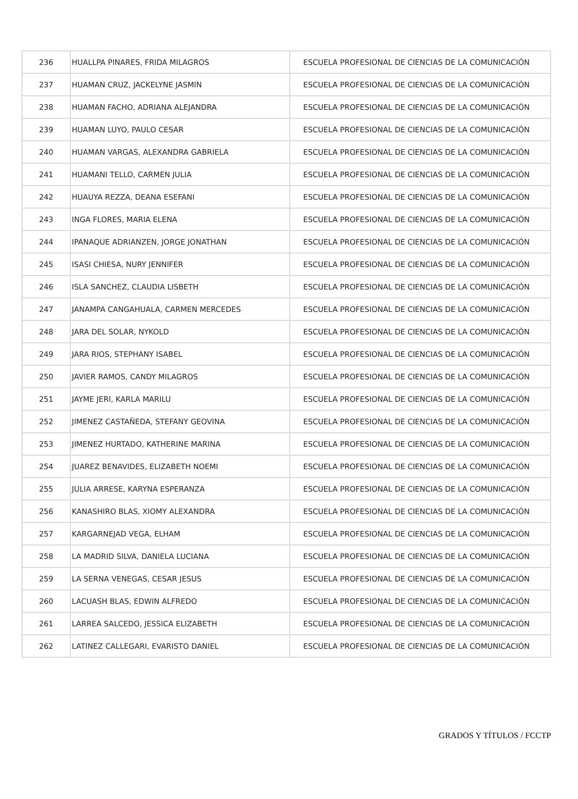| 236 | HUALLPA PINARES, FRIDA MILAGROS | ESCUELA PROFESIONAL DE CIENCIAS DE LA COMUNICACIÓN |
| 237 | HUAMAN CRUZ, JACKELYNE JASMIN | ESCUELA PROFESIONAL DE CIENCIAS DE LA COMUNICACIÓN |
| 238 | HUAMAN FACHO, ADRIANA ALEJANDRA | ESCUELA PROFESIONAL DE CIENCIAS DE LA COMUNICACIÓN |
| 239 | HUAMAN LUYO, PAULO CESAR | ESCUELA PROFESIONAL DE CIENCIAS DE LA COMUNICACIÓN |
| 240 | HUAMAN VARGAS, ALEXANDRA GABRIELA | ESCUELA PROFESIONAL DE CIENCIAS DE LA COMUNICACIÓN |
| 241 | HUAMANI TELLO, CARMEN JULIA | ESCUELA PROFESIONAL DE CIENCIAS DE LA COMUNICACIÓN |
| 242 | HUAUYA REZZA, DEANA ESEFANI | ESCUELA PROFESIONAL DE CIENCIAS DE LA COMUNICACIÓN |
| 243 | INGA FLORES, MARIA ELENA | ESCUELA PROFESIONAL DE CIENCIAS DE LA COMUNICACIÓN |
| 244 | IPANAQUE ADRIANZEN, JORGE JONATHAN | ESCUELA PROFESIONAL DE CIENCIAS DE LA COMUNICACIÓN |
| 245 | ISASI CHIESA, NURY JENNIFER | ESCUELA PROFESIONAL DE CIENCIAS DE LA COMUNICACIÓN |
| 246 | ISLA SANCHEZ, CLAUDIA LISBETH | ESCUELA PROFESIONAL DE CIENCIAS DE LA COMUNICACIÓN |
| 247 | JANAMPA CANGAHUALA, CARMEN MERCEDES | ESCUELA PROFESIONAL DE CIENCIAS DE LA COMUNICACIÓN |
| 248 | JARA DEL SOLAR, NYKOLD | ESCUELA PROFESIONAL DE CIENCIAS DE LA COMUNICACIÓN |
| 249 | JARA RIOS, STEPHANY ISABEL | ESCUELA PROFESIONAL DE CIENCIAS DE LA COMUNICACIÓN |
| 250 | JAVIER RAMOS, CANDY MILAGROS | ESCUELA PROFESIONAL DE CIENCIAS DE LA COMUNICACIÓN |
| 251 | JAYME JERI, KARLA MARILU | ESCUELA PROFESIONAL DE CIENCIAS DE LA COMUNICACIÓN |
| 252 | JIMENEZ CASTAÑEDA, STEFANY GEOVINA | ESCUELA PROFESIONAL DE CIENCIAS DE LA COMUNICACIÓN |
| 253 | JIMENEZ HURTADO, KATHERINE MARINA | ESCUELA PROFESIONAL DE CIENCIAS DE LA COMUNICACIÓN |
| 254 | JUAREZ BENAVIDES, ELIZABETH NOEMI | ESCUELA PROFESIONAL DE CIENCIAS DE LA COMUNICACIÓN |
| 255 | JULIA ARRESE, KARYNA ESPERANZA | ESCUELA PROFESIONAL DE CIENCIAS DE LA COMUNICACIÓN |
| 256 | KANASHIRO BLAS, XIOMY ALEXANDRA | ESCUELA PROFESIONAL DE CIENCIAS DE LA COMUNICACIÓN |
| 257 | KARGARNEJAD VEGA, ELHAM | ESCUELA PROFESIONAL DE CIENCIAS DE LA COMUNICACIÓN |
| 258 | LA MADRID SILVA, DANIELA LUCIANA | ESCUELA PROFESIONAL DE CIENCIAS DE LA COMUNICACIÓN |
| 259 | LA SERNA VENEGAS, CESAR JESUS | ESCUELA PROFESIONAL DE CIENCIAS DE LA COMUNICACIÓN |
| 260 | LACUASH BLAS, EDWIN ALFREDO | ESCUELA PROFESIONAL DE CIENCIAS DE LA COMUNICACIÓN |
| 261 | LARREA SALCEDO, JESSICA ELIZABETH | ESCUELA PROFESIONAL DE CIENCIAS DE LA COMUNICACIÓN |
| 262 | LATINEZ CALLEGARI, EVARISTO DANIEL | ESCUELA PROFESIONAL DE CIENCIAS DE LA COMUNICACIÓN |
GRADOS Y TÍTULOS / FCCTP